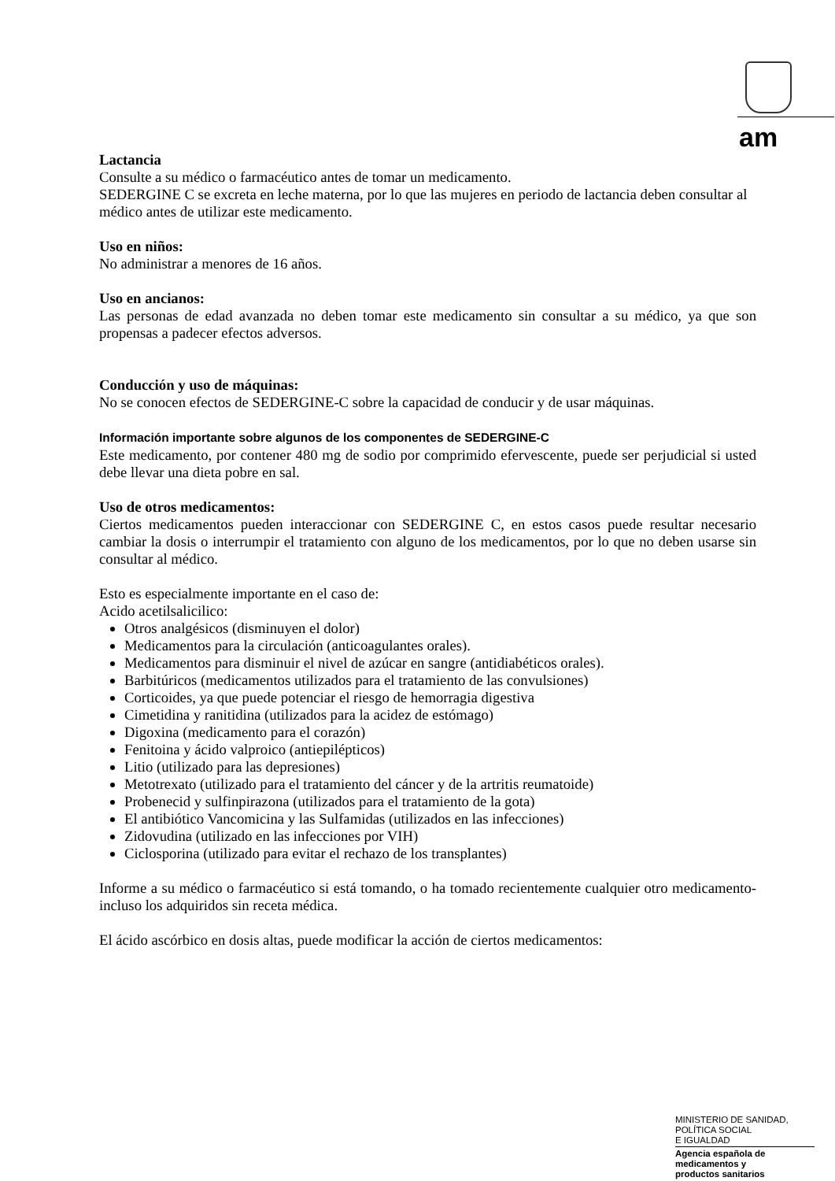am
Lactancia
Consulte a su médico o farmacéutico antes de tomar un medicamento.
SEDERGINE C se excreta en leche materna, por lo que las mujeres en periodo de lactancia deben consultar al médico antes de utilizar este medicamento.
Uso en niños:
No administrar a menores de 16 años.
Uso en ancianos:
Las personas de edad avanzada no deben tomar este medicamento sin consultar a su médico, ya que son propensas a padecer efectos adversos.
Conducción y uso de máquinas:
No se conocen efectos de SEDERGINE-C sobre la capacidad de conducir y de usar máquinas.
Información importante sobre algunos de los componentes de SEDERGINE-C
Este medicamento, por contener 480 mg de sodio por comprimido efervescente, puede ser perjudicial si usted debe llevar una dieta pobre en sal.
Uso de otros medicamentos:
Ciertos medicamentos pueden interaccionar con SEDERGINE C, en estos casos puede resultar necesario cambiar la dosis o interrumpir el tratamiento con alguno de los medicamentos, por lo que no deben usarse sin consultar al médico.
Esto es especialmente importante en el caso de:
Acido acetilsalicilico:
Otros analgésicos (disminuyen el dolor)
Medicamentos para la circulación (anticoagulantes orales).
Medicamentos para disminuir el nivel de azúcar en sangre (antidiabéticos orales).
Barbitúricos (medicamentos utilizados para el tratamiento de las convulsiones)
Corticoides, ya que puede potenciar el riesgo de hemorragia digestiva
Cimetidina y ranitidina (utilizados para la acidez de estómago)
Digoxina (medicamento para el corazón)
Fenitoina y ácido valproico (antiepilépticos)
Litio (utilizado para las depresiones)
Metotrexato (utilizado para el tratamiento del cáncer y de la artritis reumatoide)
Probenecid y sulfinpirazona (utilizados para el tratamiento de la gota)
El antibiótico Vancomicina y las Sulfamidas (utilizados en las infecciones)
Zidovudina (utilizado en las infecciones por VIH)
Ciclosporina (utilizado para evitar el rechazo de los transplantes)
Informe a su médico o farmacéutico si está tomando, o ha tomado recientemente cualquier otro medicamento- incluso los adquiridos sin receta médica.
El ácido ascórbico en dosis altas, puede modificar la acción de ciertos medicamentos:
MINISTERIO DE SANIDAD,
POLÍTICA SOCIAL
E IGUALDAD
Agencia española de
medicamentos y
productos sanitarios